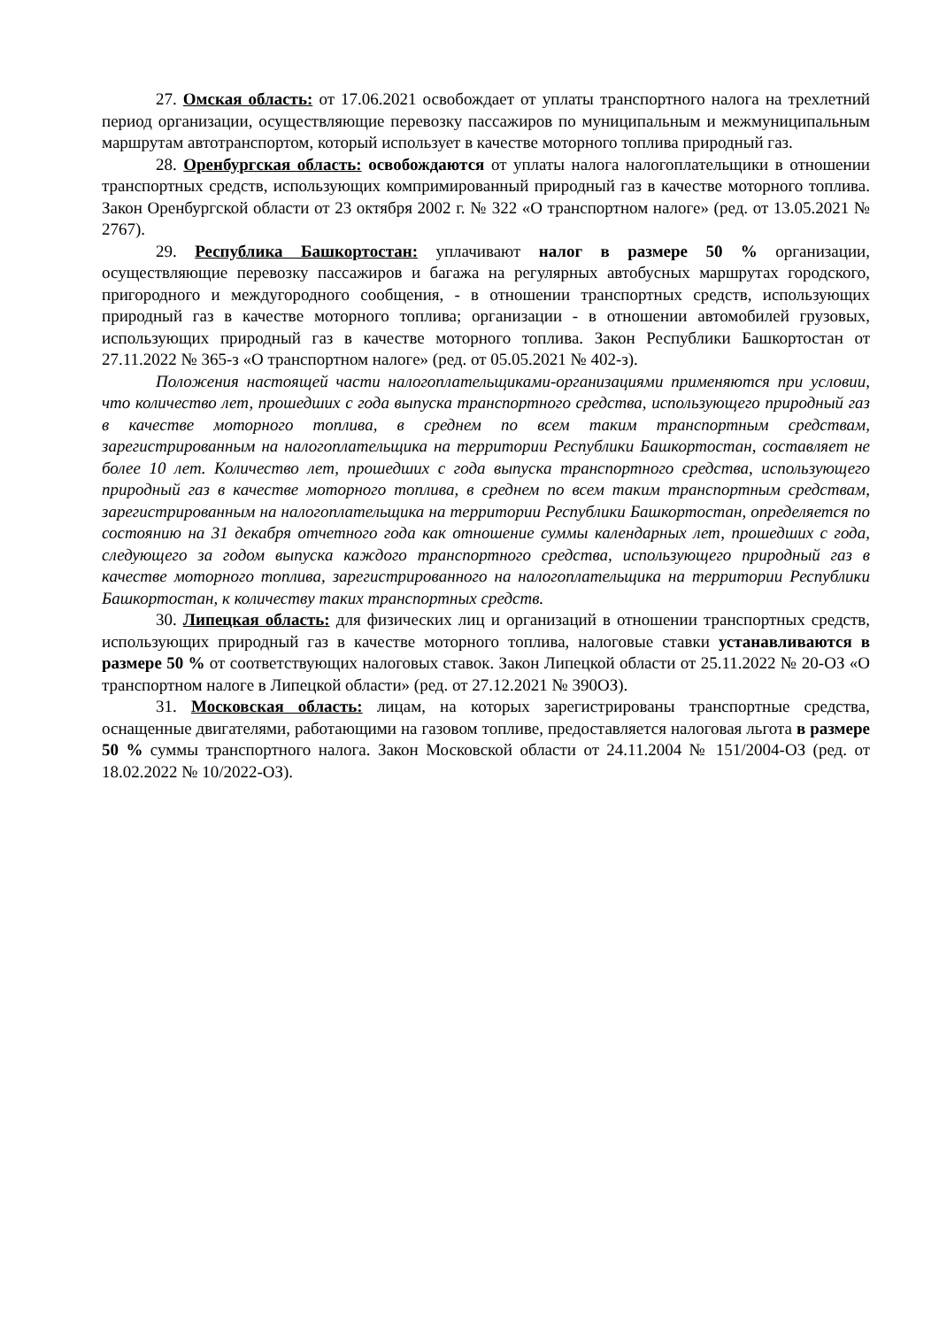27. Омская область: от 17.06.2021 освобождает от уплаты транспортного налога на трехлетний период организации, осуществляющие перевозку пассажиров по муниципальным и межмуниципальным маршрутам автотранспортом, который использует в качестве моторного топлива природный газ.
28. Оренбургская область: освобождаются от уплаты налога налогоплательщики в отношении транспортных средств, использующих компримированный природный газ в качестве моторного топлива. Закон Оренбургской области от 23 октября 2002 г. № 322 «О транспортном налоге» (ред. от 13.05.2021 № 2767).
29. Республика Башкортостан: уплачивают налог в размере 50 % организации, осуществляющие перевозку пассажиров и багажа на регулярных автобусных маршрутах городского, пригородного и междугородного сообщения, - в отношении транспортных средств, использующих природный газ в качестве моторного топлива; организации - в отношении автомобилей грузовых, использующих природный газ в качестве моторного топлива. Закон Республики Башкортостан от 27.11.2022 № 365-з «О транспортном налоге» (ред. от 05.05.2021 № 402-з).
Положения настоящей части налогоплательщиками-организациями применяются при условии, что количество лет, прошедших с года выпуска транспортного средства, использующего природный газ в качестве моторного топлива, в среднем по всем таким транспортным средствам, зарегистрированным на налогоплательщика на территории Республики Башкортостан, составляет не более 10 лет. Количество лет, прошедших с года выпуска транспортного средства, использующего природный газ в качестве моторного топлива, в среднем по всем таким транспортным средствам, зарегистрированным на налогоплательщика на территории Республики Башкортостан, определяется по состоянию на 31 декабря отчетного года как отношение суммы календарных лет, прошедших с года, следующего за годом выпуска каждого транспортного средства, использующего природный газ в качестве моторного топлива, зарегистрированного на налогоплательщика на территории Республики Башкортостан, к количеству таких транспортных средств.
30. Липецкая область: для физических лиц и организаций в отношении транспортных средств, использующих природный газ в качестве моторного топлива, налоговые ставки устанавливаются в размере 50 % от соответствующих налоговых ставок. Закон Липецкой области от 25.11.2022 № 20-ОЗ «О транспортном налоге в Липецкой области» (ред. от 27.12.2021 № 390ОЗ).
31. Московская область: лицам, на которых зарегистрированы транспортные средства, оснащенные двигателями, работающими на газовом топливе, предоставляется налоговая льгота в размере 50 % суммы транспортного налога. Закон Московской области от 24.11.2004 № 151/2004-ОЗ (ред. от 18.02.2022 № 10/2022-ОЗ).